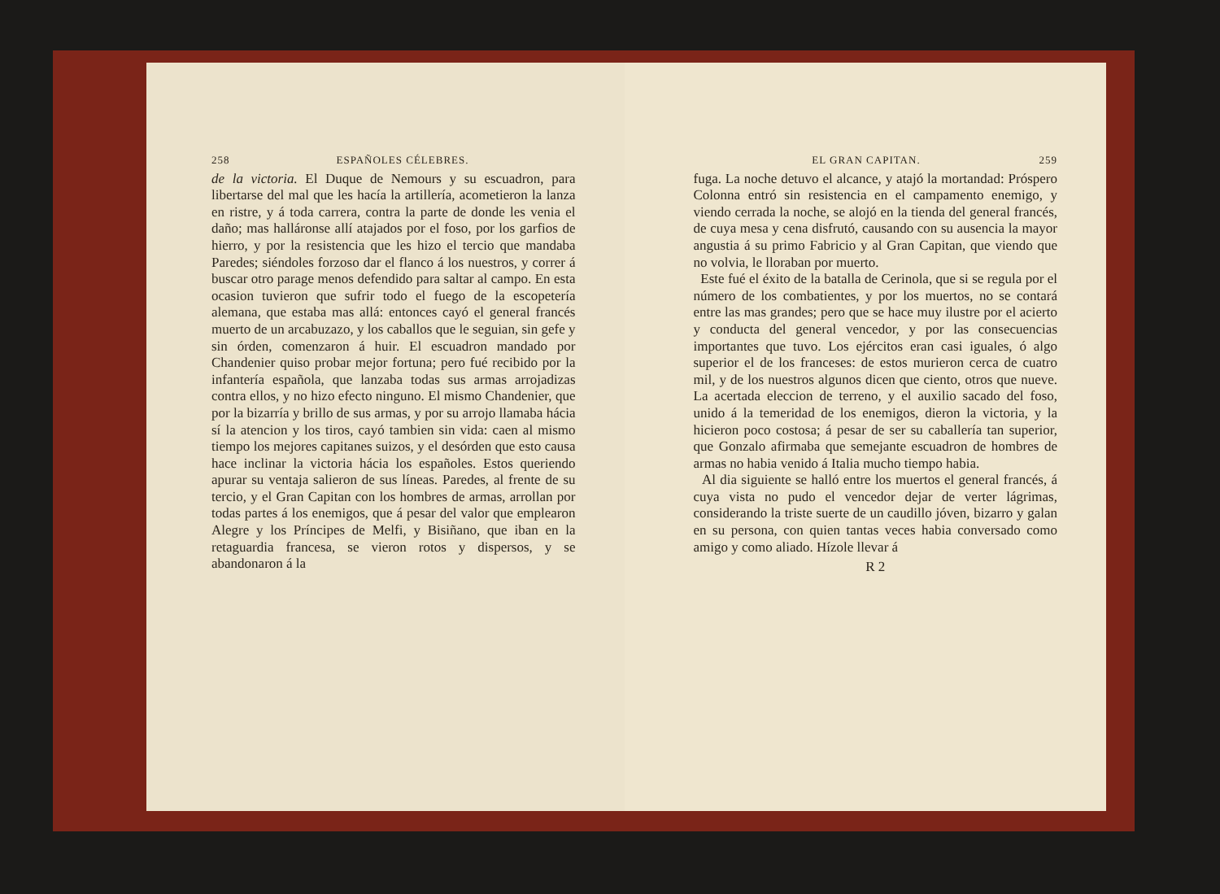258 ESPAÑOLES CÉLEBRES.
de la victoria. El Duque de Nemours y su escuadron, para libertarse del mal que les hacía la artillería, acometieron la lanza en ristre, y á toda carrera, contra la parte de donde les venia el daño; mas halláronse allí atajados por el foso, por los garfios de hierro, y por la resistencia que les hizo el tercio que mandaba Paredes; siéndoles forzoso dar el flanco á los nuestros, y correr á buscar otro parage menos defendido para saltar al campo. En esta ocasion tuvieron que sufrir todo el fuego de la escopetería alemana, que estaba mas allá: entonces cayó el general francés muerto de un arcabuzazo, y los caballos que le seguian, sin gefe y sin órden, comenzaron á huir. El escuadron mandado por Chandenier quiso probar mejor fortuna; pero fué recibido por la infantería española, que lanzaba todas sus armas arrojadizas contra ellos, y no hizo efecto ninguno. El mismo Chandenier, que por la bizarría y brillo de sus armas, y por su arrojo llamaba hácia sí la atencion y los tiros, cayó tambien sin vida: caen al mismo tiempo los mejores capitanes suizos, y el desórden que esto causa hace inclinar la victoria hácia los españoles. Estos queriendo apurar su ventaja salieron de sus líneas. Paredes, al frente de su tercio, y el Gran Capitan con los hombres de armas, arrollan por todas partes á los enemigos, que á pesar del valor que emplearon Alegre y los Príncipes de Melfi, y Bisiñano, que iban en la retaguardia francesa, se vieron rotos y dispersos, y se abandonaron á la
EL GRAN CAPITAN. 259
fuga. La noche detuvo el alcance, y atajó la mortandad: Próspero Colonna entró sin resistencia en el campamento enemigo, y viendo cerrada la noche, se alojó en la tienda del general francés, de cuya mesa y cena disfrutó, causando con su ausencia la mayor angustia á su primo Fabricio y al Gran Capitan, que viendo que no volvia, le lloraban por muerto.
Este fué el éxito de la batalla de Cerinola, que si se regula por el número de los combatientes, y por los muertos, no se contará entre las mas grandes; pero que se hace muy ilustre por el acierto y conducta del general vencedor, y por las consecuencias importantes que tuvo. Los ejércitos eran casi iguales, ó algo superior el de los franceses: de estos murieron cerca de cuatro mil, y de los nuestros algunos dicen que ciento, otros que nueve. La acertada eleccion de terreno, y el auxilio sacado del foso, unido á la temeridad de los enemigos, dieron la victoria, y la hicieron poco costosa; á pesar de ser su caballería tan superior, que Gonzalo afirmaba que semejante escuadron de hombres de armas no habia venido á Italia mucho tiempo habia.
Al dia siguiente se halló entre los muertos el general francés, á cuya vista no pudo el vencedor dejar de verter lágrimas, considerando la triste suerte de un caudillo jóven, bizarro y galan en su persona, con quien tantas veces habia conversado como amigo y como aliado. Hízole llevar á
R 2